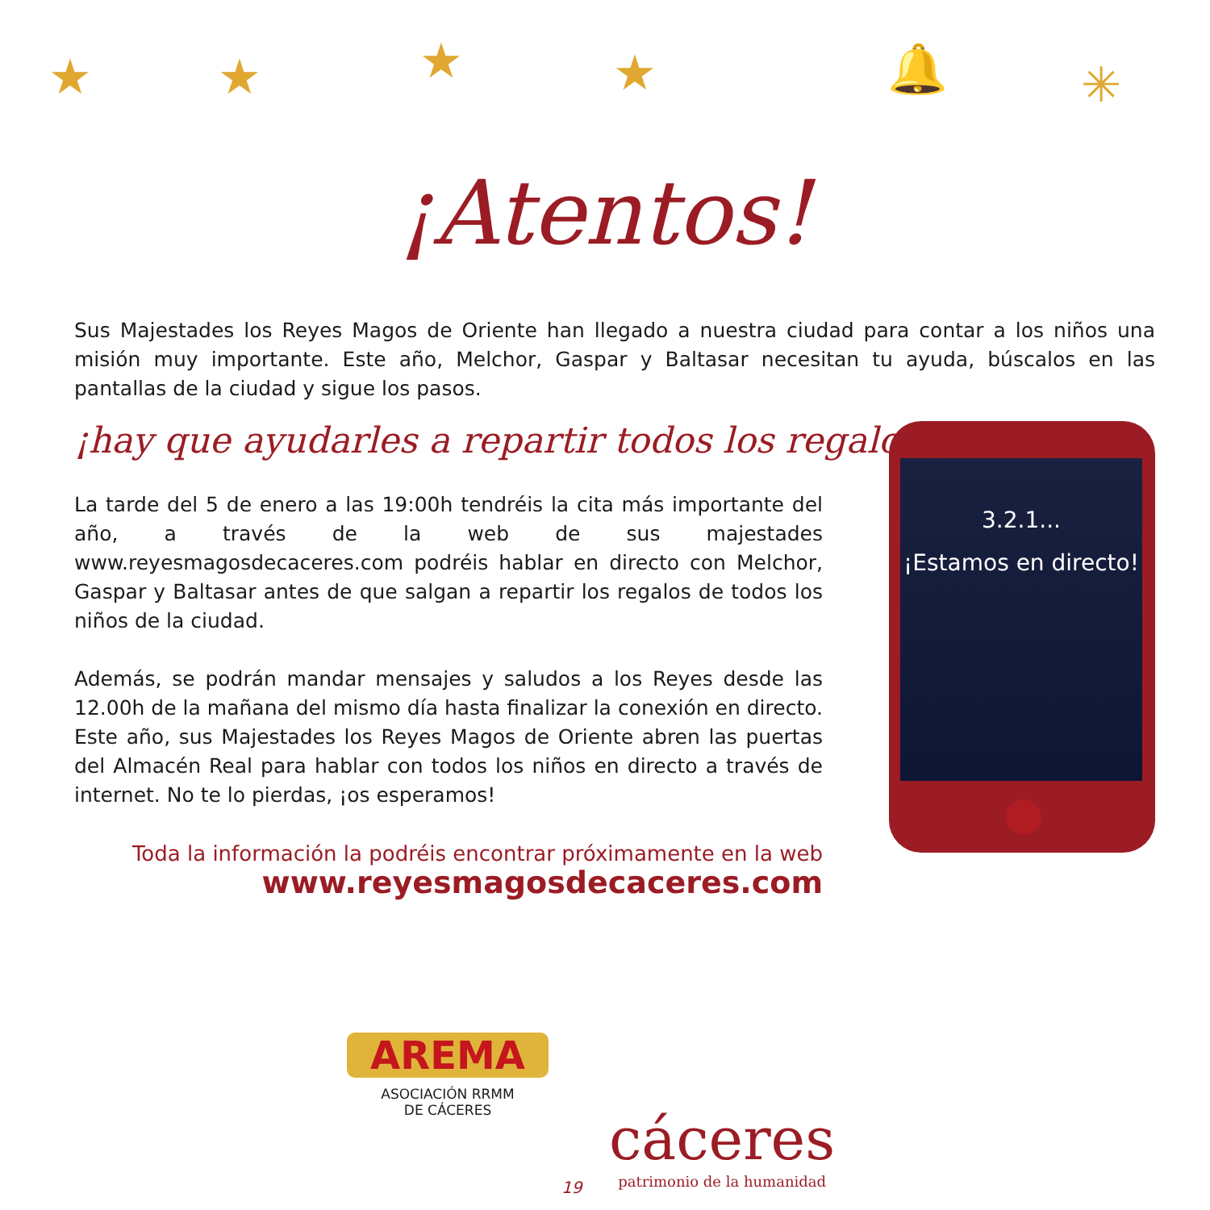★ ★ ★ ★ 🔔 ✳
¡Atentos!
Sus Majestades los Reyes Magos de Oriente han llegado a nuestra ciudad para contar a los niños una misión muy importante. Este año, Melchor, Gaspar y Baltasar necesitan tu ayuda, búscalos en las pantallas de la ciudad y sigue los pasos.
¡hay que ayudarles a repartir todos los regalos!
La tarde del 5 de enero a las 19:00h tendréis la cita más importante del año, a través de la web de sus majestades www.reyesmagosdecaceres.com podréis hablar en directo con Melchor, Gaspar y Baltasar antes de que salgan a repartir los regalos de todos los niños de la ciudad.
Además, se podrán mandar mensajes y saludos a los Reyes desde las 12.00h de la mañana del mismo día hasta finalizar la conexión en directo. Este año, sus Majestades los Reyes Magos de Oriente abren las puertas del Almacén Real para hablar con todos los niños en directo a través de internet. No te lo pierdas, ¡os esperamos!
Toda la información la podréis encontrar próximamente en la web
www.reyesmagosdecaceres.com
3.2.1...
¡Estamos en directo!
AREMA
ASOCIACIÓN RRMM
DE CÁCERES
19
cáceres
patrimonio de la humanidad